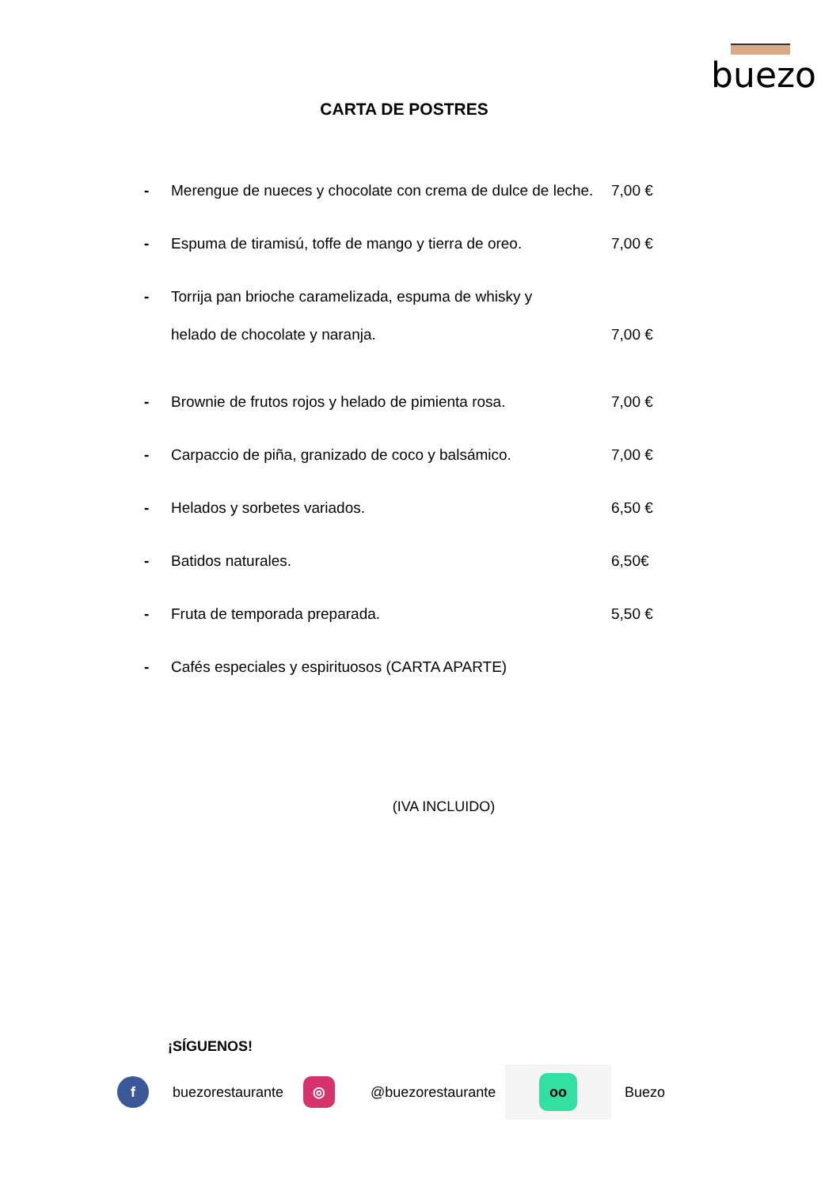buezo
CARTA DE POSTRES
- Merengue de nueces y chocolate con crema de dulce de leche. 7,00 €
- Espuma de tiramisú, toffe de mango y tierra de oreo. 7,00 €
- Torrija pan brioche caramelizada, espuma de whisky y
helado de chocolate y naranja. 7,00 €
- Brownie de frutos rojos y helado de pimienta rosa. 7,00 €
- Carpaccio de piña, granizado de coco y balsámico. 7,00 €
- Helados y sorbetes variados. 6,50 €
- Batidos naturales. 6,50€
- Fruta de temporada preparada. 5,50 €
- Cafés especiales y espirituosos (CARTA APARTE)
(IVA INCLUIDO)
¡SÍGUENOS!
f
buezorestaurante
◎
@buezorestaurante
oo
Buezo